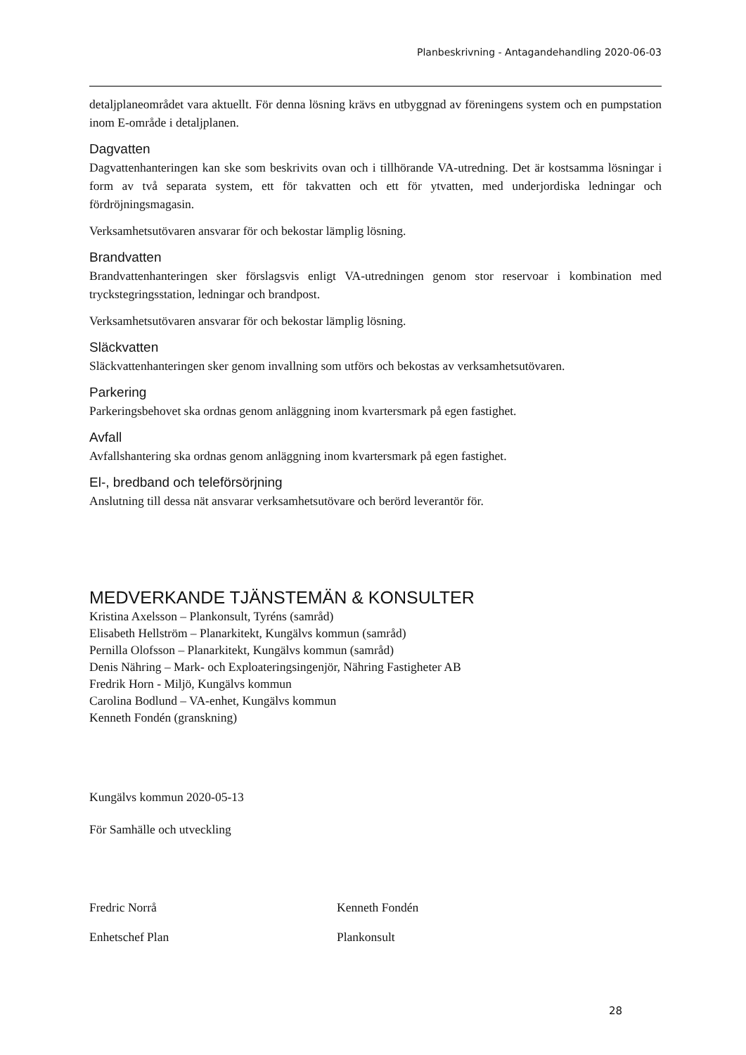Planbeskrivning - Antagandehandling 2020-06-03
detaljplaneområdet vara aktuellt. För denna lösning krävs en utbyggnad av föreningens system och en pumpstation inom E-område i detaljplanen.
Dagvatten
Dagvattenhanteringen kan ske som beskrivits ovan och i tillhörande VA-utredning. Det är kostsamma lösningar i form av två separata system, ett för takvatten och ett för ytvatten, med underjordiska ledningar och fördröjningsmagasin.
Verksamhetsutövaren ansvarar för och bekostar lämplig lösning.
Brandvatten
Brandvattenhanteringen sker förslagsvis enligt VA-utredningen genom stor reservoar i kombination med tryckstegringsstation, ledningar och brandpost.
Verksamhetsutövaren ansvarar för och bekostar lämplig lösning.
Släckvatten
Släckvattenhanteringen sker genom invallning som utförs och bekostas av verksamhetsutövaren.
Parkering
Parkeringsbehovet ska ordnas genom anläggning inom kvartersmark på egen fastighet.
Avfall
Avfallshantering ska ordnas genom anläggning inom kvartersmark på egen fastighet.
El-, bredband och teleförsörjning
Anslutning till dessa nät ansvarar verksamhetsutövare och berörd leverantör för.
MEDVERKANDE TJÄNSTEMÄN & KONSULTER
Kristina Axelsson – Plankonsult, Tyréns (samråd)
Elisabeth Hellström – Planarkitekt, Kungälvs kommun (samråd)
Pernilla Olofsson – Planarkitekt, Kungälvs kommun (samråd)
Denis Nähring – Mark- och Exploateringsingenjör, Nähring Fastigheter AB
Fredrik Horn - Miljö, Kungälvs kommun
Carolina Bodlund – VA-enhet, Kungälvs kommun
Kenneth Fondén (granskning)
Kungälvs kommun 2020-05-13
För Samhälle och utveckling
Fredric Norrå
Enhetschef Plan
Kenneth Fondén
Plankonsult
28